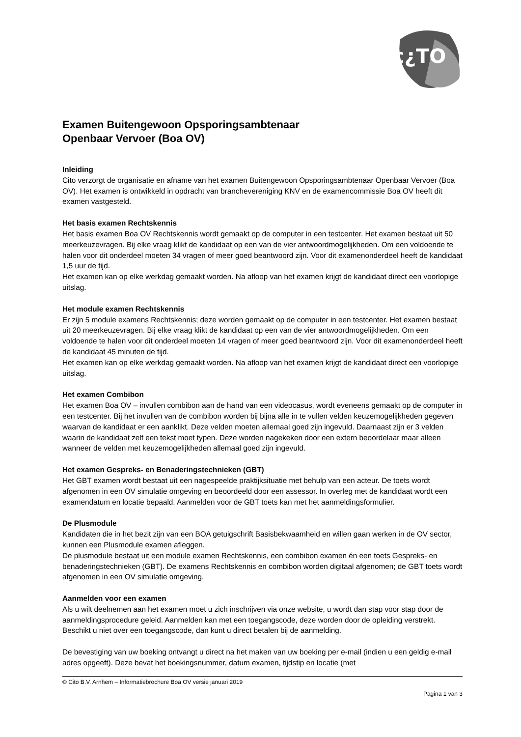c¿TO
Examen Buitengewoon Opsporingsambtenaar
Openbaar Vervoer (Boa OV)
Inleiding
Cito verzorgt de organisatie en afname van het examen Buitengewoon Opsporingsambtenaar Openbaar Vervoer (Boa OV). Het examen is ontwikkeld in opdracht van branchevereniging KNV en de examencommissie Boa OV heeft dit examen vastgesteld.
Het basis examen Rechtskennis
Het basis examen Boa OV Rechtskennis wordt gemaakt op de computer in een testcenter. Het examen bestaat uit 50 meerkeuzevragen. Bij elke vraag klikt de kandidaat op een van de vier antwoordmogelijkheden. Om een voldoende te halen voor dit onderdeel moeten 34 vragen of meer goed beantwoord zijn. Voor dit examenonderdeel heeft de kandidaat 1,5 uur de tijd.
Het examen kan op elke werkdag gemaakt worden. Na afloop van het examen krijgt de kandidaat direct een voorlopige uitslag.
Het module examen Rechtskennis
Er zijn 5 module examens Rechtskennis; deze worden gemaakt op de computer in een testcenter. Het examen bestaat uit 20 meerkeuzevragen. Bij elke vraag klikt de kandidaat op een van de vier antwoordmogelijkheden. Om een voldoende te halen voor dit onderdeel moeten 14 vragen of meer goed beantwoord zijn. Voor dit examenonderdeel heeft de kandidaat 45 minuten de tijd.
Het examen kan op elke werkdag gemaakt worden. Na afloop van het examen krijgt de kandidaat direct een voorlopige uitslag.
Het examen Combibon
Het examen Boa OV – invullen combibon aan de hand van een videocasus, wordt eveneens gemaakt op de computer in een testcenter. Bij het invullen van de combibon worden bij bijna alle in te vullen velden keuzemogelijkheden gegeven waarvan de kandidaat er een aanklikt. Deze velden moeten allemaal goed zijn ingevuld. Daarnaast zijn er 3 velden waarin de kandidaat zelf een tekst moet typen. Deze worden nagekeken door een extern beoordelaar maar alleen wanneer de velden met keuzemogelijkheden allemaal goed zijn ingevuld.
Het examen Gespreks- en Benaderingstechnieken (GBT)
Het GBT examen wordt bestaat uit een nagespeelde praktijksituatie met behulp van een acteur. De toets wordt afgenomen in een OV simulatie omgeving en beoordeeld door een assessor. In overleg met de kandidaat wordt een examendatum en locatie bepaald. Aanmelden voor de GBT toets kan met het aanmeldingsformulier.
De Plusmodule
Kandidaten die in het bezit zijn van een BOA getuigschrift Basisbekwaamheid en willen gaan werken in de OV sector, kunnen een Plusmodule examen afleggen.
De plusmodule bestaat uit een module examen Rechtskennis, een combibon examen én een toets Gespreks- en benaderingstechnieken (GBT). De examens Rechtskennis en combibon worden digitaal afgenomen; de GBT toets wordt afgenomen in een OV simulatie omgeving.
Aanmelden voor een examen
Als u wilt deelnemen aan het examen moet u zich inschrijven via onze website, u wordt dan stap voor stap door de aanmeldingsprocedure geleid. Aanmelden kan met een toegangscode, deze worden door de opleiding verstrekt. Beschikt u niet over een toegangscode, dan kunt u direct betalen bij de aanmelding.
De bevestiging van uw boeking ontvangt u direct na het maken van uw boeking per e-mail (indien u een geldig e-mail adres opgeeft). Deze bevat het boekingsnummer, datum examen, tijdstip en locatie (met
© Cito B.V. Arnhem – Informatiebrochure Boa OV versie januari 2019
Pagina 1 van 3